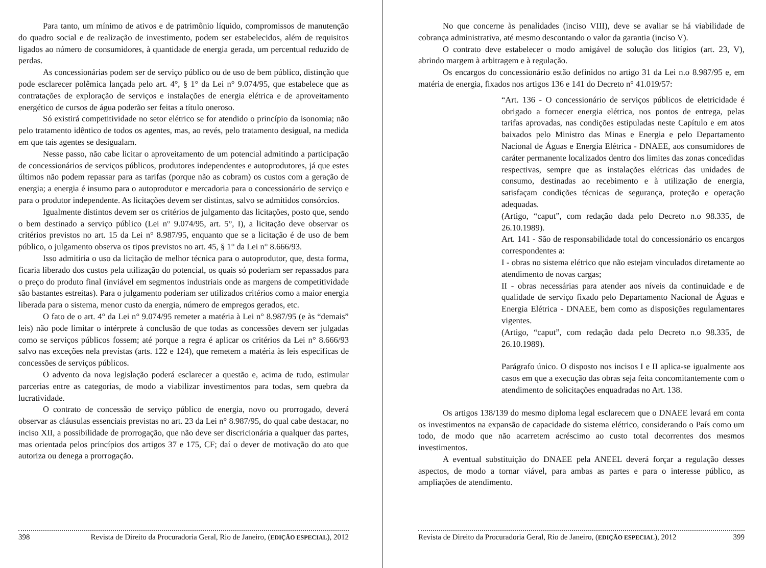Para tanto, um mínimo de ativos e de patrimônio líquido, compromissos de manutenção do quadro social e de realização de investimento, podem ser estabelecidos, além de requisitos ligados ao número de consumidores, à quantidade de energia gerada, um percentual reduzido de perdas.
As concessionárias podem ser de serviço público ou de uso de bem público, distinção que pode esclarecer polêmica lançada pelo art. 4°, § 1° da Lei n° 9.074/95, que estabelece que as contratações de exploração de serviços e instalações de energia elétrica e de aproveitamento energético de cursos de água poderão ser feitas a título oneroso.
Só existirá competitividade no setor elétrico se for atendido o princípio da isonomia; não pelo tratamento idêntico de todos os agentes, mas, ao revés, pelo tratamento desigual, na medida em que tais agentes se desigualam.
Nesse passo, não cabe licitar o aproveitamento de um potencial admitindo a participação de concessionários de serviços públicos, produtores independentes e autoprodutores, já que estes últimos não podem repassar para as tarifas (porque não as cobram) os custos com a geração de energia; a energia é insumo para o autoprodutor e mercadoria para o concessionário de serviço e para o produtor independente. As licitações devem ser distintas, salvo se admitidos consórcios.
Igualmente distintos devem ser os critérios de julgamento das licitações, posto que, sendo o bem destinado a serviço público (Lei n° 9.074/95, art. 5°, I), a licitação deve observar os critérios previstos no art. 15 da Lei n° 8.987/95, enquanto que se a licitação é de uso de bem público, o julgamento observa os tipos previstos no art. 45, § 1° da Lei n° 8.666/93.
Isso admitiria o uso da licitação de melhor técnica para o autoprodutor, que, desta forma, ficaria liberado dos custos pela utilização do potencial, os quais só poderiam ser repassados para o preço do produto final (inviável em segmentos industriais onde as margens de competitividade são bastantes estreitas). Para o julgamento poderiam ser utilizados critérios como a maior energia liberada para o sistema, menor custo da energia, número de empregos gerados, etc.
O fato de o art. 4° da Lei n° 9.074/95 remeter a matéria à Lei n° 8.987/95 (e às “demais” leis) não pode limitar o intérprete à conclusão de que todas as concessões devem ser julgadas como se serviços públicos fossem; até porque a regra é aplicar os critérios da Lei n° 8.666/93 salvo nas exceções nela previstas (arts. 122 e 124), que remetem a matéria às leis especificas de concessões de serviços públicos.
O advento da nova legislação poderá esclarecer a questão e, acima de tudo, estimular parcerias entre as categorias, de modo a viabilizar investimentos para todas, sem quebra da lucratividade.
O contrato de concessão de serviço público de energia, novo ou prorrogado, deverá observar as cláusulas essenciais previstas no art. 23 da Lei n° 8.987/95, do qual cabe destacar, no inciso XII, a possibilidade de prorrogação, que não deve ser discricionária a qualquer das partes, mas orientada pelos princípios dos artigos 37 e 175, CF; daí o dever de motivação do ato que autoriza ou denega a prorrogação.
398 Revista de Direito da Procuradoria Geral, Rio de Janeiro, (EDIÇÃO ESPECIAL), 2012
No que concerne às penalidades (inciso VIII), deve se avaliar se há viabilidade de cobrança administrativa, até mesmo descontando o valor da garantia (inciso V).
O contrato deve estabelecer o modo amigável de solução dos litígios (art. 23, V), abrindo margem à arbitragem e à regulação.
Os encargos do concessionário estão definidos no artigo 31 da Lei n.o 8.987/95 e, em matéria de energia, fixados nos artigos 136 e 141 do Decreto n° 41.019/57:
“Art. 136 - O concessionário de serviços públicos de eletricidade é obrigado a fornecer energia elétrica, nos pontos de entrega, pelas tarifas aprovadas, nas condições estipuladas neste Capítulo e em atos baixados pelo Ministro das Minas e Energia e pelo Departamento Nacional de Águas e Energia Elétrica - DNAEE, aos consumidores de caráter permanente localizados dentro dos limites das zonas concedidas respectivas, sempre que as instalações elétricas das unidades de consumo, destinadas ao recebimento e à utilização de energia, satisfaçam condições técnicas de segurança, proteção e operação adequadas.
(Artigo, “caput”, com redação dada pelo Decreto n.o 98.335, de 26.10.1989).
Art. 141 - São de responsabilidade total do concessionário os encargos correspondentes a:
I - obras no sistema elétrico que não estejam vinculados diretamente ao atendimento de novas cargas;
II - obras necessárias para atender aos níveis da continuidade e de qualidade de serviço fixado pelo Departamento Nacional de Águas e Energia Elétrica - DNAEE, bem como as disposições regulamentares vigentes.
(Artigo, “caput”, com redação dada pelo Decreto n.o 98.335, de 26.10.1989).
Parágrafo único. O disposto nos incisos I e II aplica-se igualmente aos casos em que a execução das obras seja feita concomitantemente com o atendimento de solicitações enquadradas no Art. 138.
Os artigos 138/139 do mesmo diploma legal esclarecem que o DNAEE levará em conta os investimentos na expansão de capacidade do sistema elétrico, considerando o País como um todo, de modo que não acarretem acréscimo ao custo total decorrentes dos mesmos investimentos.
A eventual substituição do DNAEE pela ANEEL deverá forçar a regulação desses aspectos, de modo a tornar viável, para ambas as partes e para o interesse público, as ampliações de atendimento.
Revista de Direito da Procuradoria Geral, Rio de Janeiro, (EDIÇÃO ESPECIAL), 2012 399